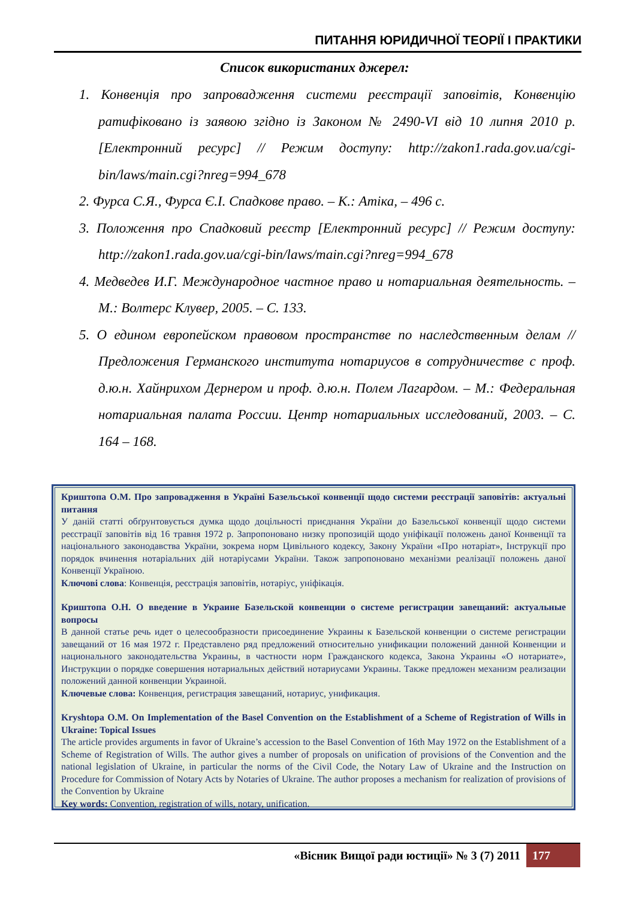ПИТАННЯ ЮРИДИЧНОЇ ТЕОРІЇ І ПРАКТИКИ
Список використаних джерел:
1. Конвенція про запровадження системи реєстрації заповітів, Конвенцію ратифіковано із заявою згідно із Законом № 2490-VI від 10 липня 2010 р. [Електронний ресурс] // Режим доступу: http://zakon1.rada.gov.ua/cgi-bin/laws/main.cgi?nreg=994_678
2. Фурса С.Я., Фурса Є.І. Спадкове право. – К.: Атіка, – 496 с.
3. Положення про Спадковий реєстр [Електронний ресурс] // Режим доступу: http://zakon1.rada.gov.ua/cgi-bin/laws/main.cgi?nreg=994_678
4. Медведев И.Г. Международное частное право и нотариальная деятельность. – М.: Волтерс Клувер, 2005. – С. 133.
5. О едином европейском правовом пространстве по наследственным делам // Предложения Германского института нотариусов в сотрудничестве с проф. д.ю.н. Хайнрихом Дернером и проф. д.ю.н. Полем Лагардом. – М.: Федеральная нотариальная палата России. Центр нотариальных исследований, 2003. – С. 164 – 168.
Криштопа О.М. Про запровадження в Україні Базельської конвенції щодо системи реєстрації заповітів: актуальні питання
У даній статті обґрунтовується думка щодо доцільності приєднання України до Базельської конвенції щодо системи реєстрації заповітів від 16 травня 1972 р. Запропоновано низку пропозицій щодо уніфікації положень даної Конвенції та національного законодавства України, зокрема норм Цивільного кодексу, Закону України «Про нотаріат», Інструкції про порядок вчинення нотаріальних дій нотаріусами України. Також запропоновано механізми реалізації положень даної Конвенції Україною.
Ключові слова: Конвенція, реєстрація заповітів, нотаріус, уніфікація.
Криштопа О.Н. О введение в Украине Базельской конвенции о системе регистрации завещаний: актуальные вопросы
В данной статье речь идет о целесообразности присоединение Украины к Базельской конвенции о системе регистрации завещаний от 16 мая 1972 г. Представлено ряд предложений относительно унификации положений данной Конвенции и национального законодательства Украины, в частности норм Гражданского кодекса, Закона Украины «О нотариате», Инструкции о порядке совершения нотариальных действий нотариусами Украины. Также предложен механизм реализации положений данной конвенции Украиной.
Ключевые слова: Конвенция, регистрация завещаний, нотариус, унификация.
Kryshtopa O.M. On Implementation of the Basel Convention on the Establishment of a Scheme of Registration of Wills in Ukraine: Topical Issues
The article provides arguments in favor of Ukraine’s accession to the Basel Convention of 16th May 1972 on the Establishment of a Scheme of Registration of Wills. The author gives a number of proposals on unification of provisions of the Convention and the national legislation of Ukraine, in particular the norms of the Civil Code, the Notary Law of Ukraine and the Instruction on Procedure for Commission of Notary Acts by Notaries of Ukraine. The author proposes a mechanism for realization of provisions of the Convention by Ukraine
Key words: Convention, registration of wills, notary, unification.
«Вісник Вищої ради юстиції» № 3 (7) 2011 177